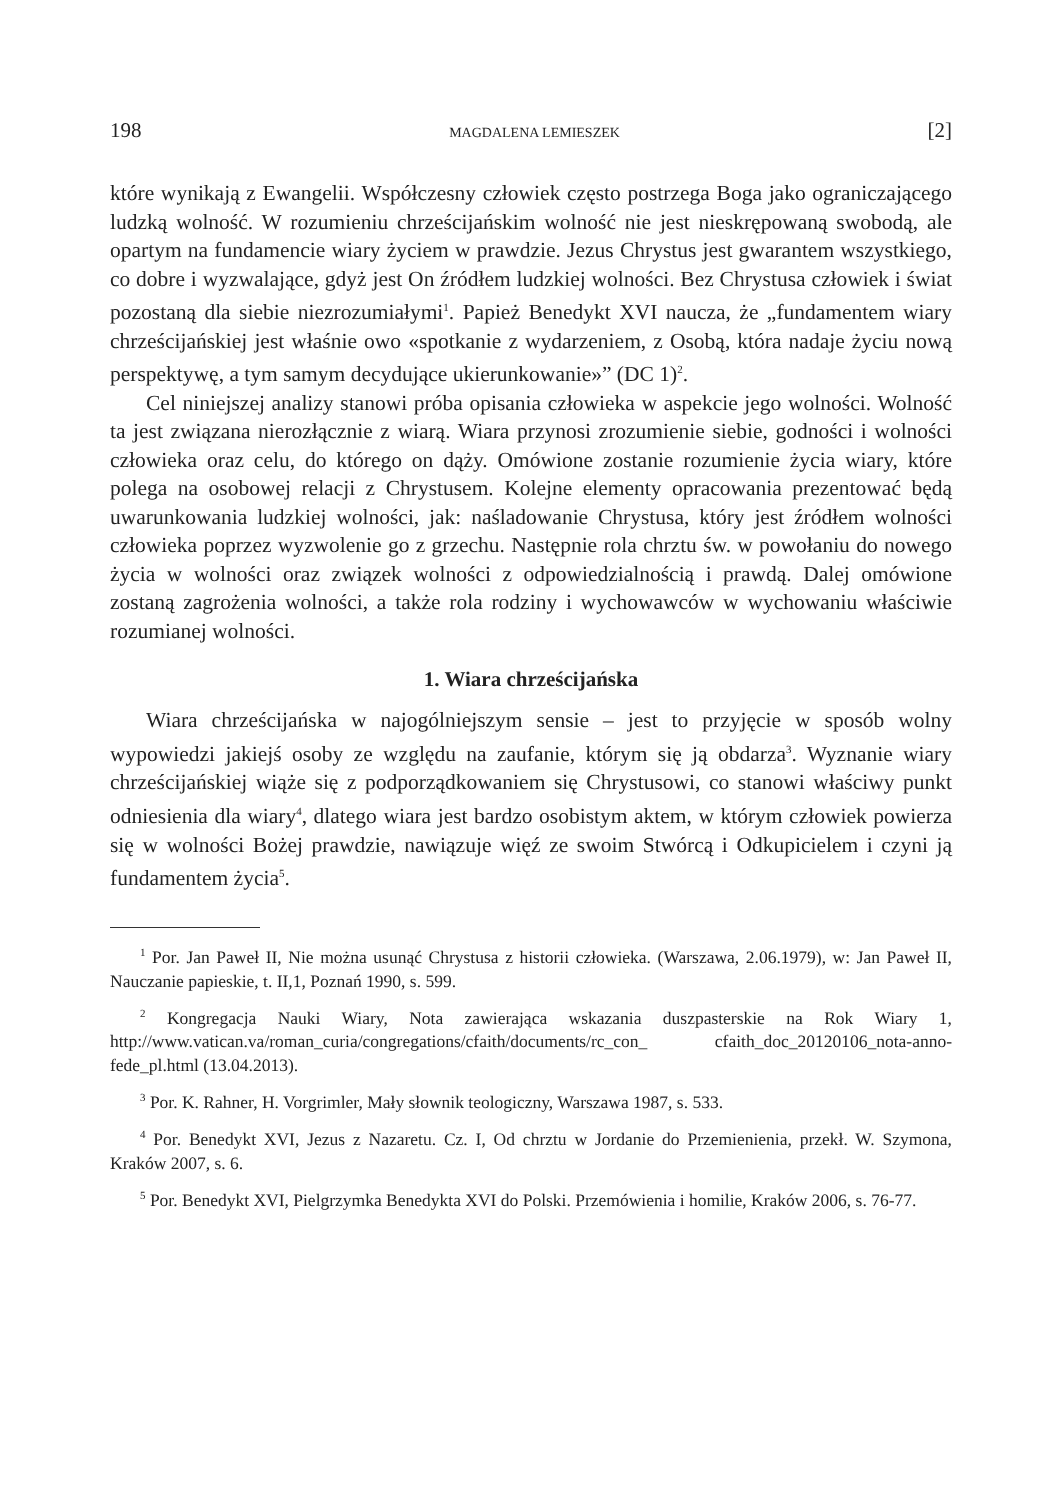198 MAGDALENA LEMIESZEK [2]
które wynikają z Ewangelii. Współczesny człowiek często postrzega Boga jako ograniczającego ludzką wolność. W rozumieniu chrześcijańskim wolność nie jest nieskrępowaną swobodą, ale opartym na fundamencie wiary życiem w prawdzie. Jezus Chrystus jest gwarantem wszystkiego, co dobre i wyzwalające, gdyż jest On źródłem ludzkiej wolności. Bez Chrystusa człowiek i świat pozostaną dla siebie niezrozumiałymi<sup>1</sup>. Papież Benedykt XVI naucza, że „fundamentem wiary chrześcijańskiej jest właśnie owo «spotkanie z wydarzeniem, z Osobą, która nadaje życiu nową perspektywę, a tym samym decydujące ukierunkowanie»” (DC 1)<sup>2</sup>.
Cel niniejszej analizy stanowi próba opisania człowieka w aspekcie jego wolności. Wolność ta jest związana nierozłącznie z wiarą. Wiara przynosi zrozumienie siebie, godności i wolności człowieka oraz celu, do którego on dąży. Omówione zostanie rozumienie życia wiary, które polega na osobowej relacji z Chrystusem. Kolejne elementy opracowania prezentować będą uwarunkowania ludzkiej wolności, jak: naśladowanie Chrystusa, który jest źródłem wolności człowieka poprzez wyzwolenie go z grzechu. Następnie rola chrztu św. w powołaniu do nowego życia w wolności oraz związek wolności z odpowiedzialnością i prawdą. Dalej omówione zostaną zagrożenia wolności, a także rola rodziny i wychowawców w wychowaniu właściwie rozumianej wolności.
1. Wiara chrześcijańska
Wiara chrześcijańska w najogólniejszym sensie – jest to przyjęcie w sposób wolny wypowiedzi jakiejś osoby ze względu na zaufanie, którym się ją obdarza<sup>3</sup>. Wyznanie wiary chrześcijańskiej wiąże się z podporządkowaniem się Chrystusowi, co stanowi właściwy punkt odniesienia dla wiary<sup>4</sup>, dlatego wiara jest bardzo osobistym aktem, w którym człowiek powierza się w wolności Bożej prawdzie, nawiązuje więź ze swoim Stwórcą i Odkupicielem i czyni ją fundamentem życia<sup>5</sup>.
<sup>1</sup> Por. Jan Paweł II, Nie można usunąć Chrystusa z historii człowieka. (Warszawa, 2.06.1979), w: Jan Paweł II, Nauczanie papieskie, t. II,1, Poznań 1990, s. 599.
<sup>2</sup> Kongregacja Nauki Wiary, Nota zawierająca wskazania duszpasterskie na Rok Wiary 1, http://www.vatican.va/roman_curia/congregations/cfaith/documents/rc_con_ cfaith_doc_20120106_nota-anno-fede_pl.html (13.04.2013).
<sup>3</sup> Por. K. Rahner, H. Vorgrimler, Mały słownik teologiczny, Warszawa 1987, s. 533.
<sup>4</sup> Por. Benedykt XVI, Jezus z Nazaretu. Cz. I, Od chrztu w Jordanie do Przemienienia, przekł. W. Szymona, Kraków 2007, s. 6.
<sup>5</sup> Por. Benedykt XVI, Pielgrzymka Benedykta XVI do Polski. Przemówienia i homilie, Kraków 2006, s. 76-77.